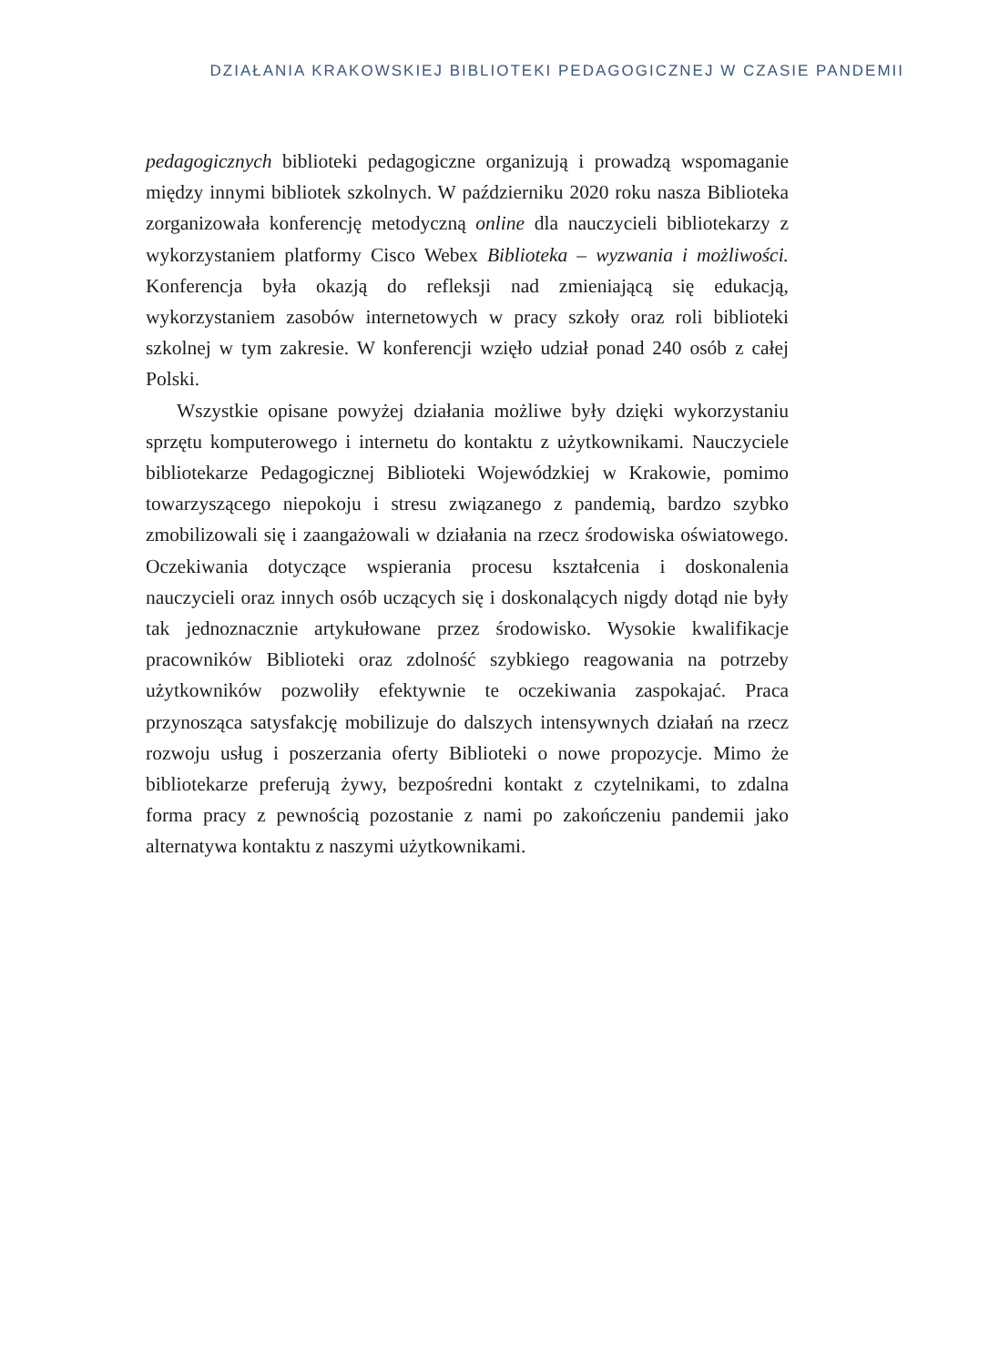DZIAŁANIA KRAKOWSKIEJ BIBLIOTEKI PEDAGOGICZNEJ W CZASIE PANDEMII
pedagogicznych biblioteki pedagogiczne organizują i prowadzą wspomaganie między innymi bibliotek szkolnych. W październiku 2020 roku nasza Biblioteka zorganizowała konferencję metodyczną online dla nauczycieli bibliotekarzy z wykorzystaniem platformy Cisco Webex Biblioteka – wyzwania i możliwości. Konferencja była okazją do refleksji nad zmieniającą się edukacją, wykorzystaniem zasobów internetowych w pracy szkoły oraz roli biblioteki szkolnej w tym zakresie. W konferencji wzięło udział ponad 240 osób z całej Polski.
Wszystkie opisane powyżej działania możliwe były dzięki wykorzystaniu sprzętu komputerowego i internetu do kontaktu z użytkownikami. Nauczyciele bibliotekarze Pedagogicznej Biblioteki Wojewódzkiej w Krakowie, pomimo towarzyszącego niepokoju i stresu związanego z pandemią, bardzo szybko zmobilizowali się i zaangażowali w działania na rzecz środowiska oświatowego. Oczekiwania dotyczące wspierania procesu kształcenia i doskonalenia nauczycieli oraz innych osób uczących się i doskonalących nigdy dotąd nie były tak jednoznacznie artykułowane przez środowisko. Wysokie kwalifikacje pracowników Biblioteki oraz zdolność szybkiego reagowania na potrzeby użytkowników pozwoliły efektywnie te oczekiwania zaspokajać. Praca przynosząca satysfakcję mobilizuje do dalszych intensywnych działań na rzecz rozwoju usług i poszerzania oferty Biblioteki o nowe propozycje. Mimo że bibliotekarze preferują żywy, bezpośredni kontakt z czytelnikami, to zdalna forma pracy z pewnością pozostanie z nami po zakończeniu pandemii jako alternatywa kontaktu z naszymi użytkownikami.